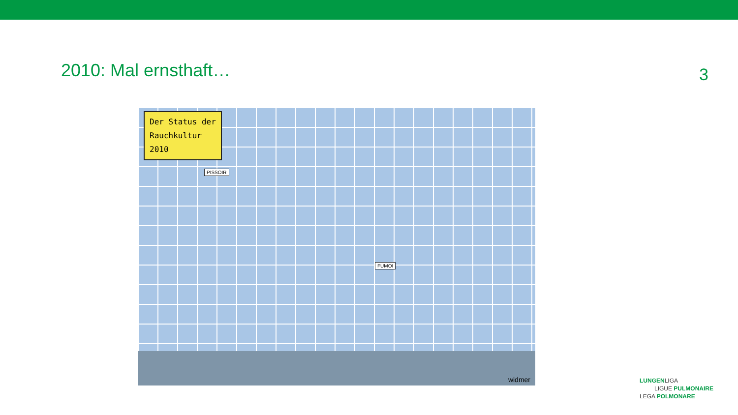2010: Mal ernsthaft…
3
Der Status der
Rauchkultur
2010
PISSOIR
FUMOI
widmer
LUNGENLIGA
LIGUE PULMONAIRE
LEGA POLMONARE